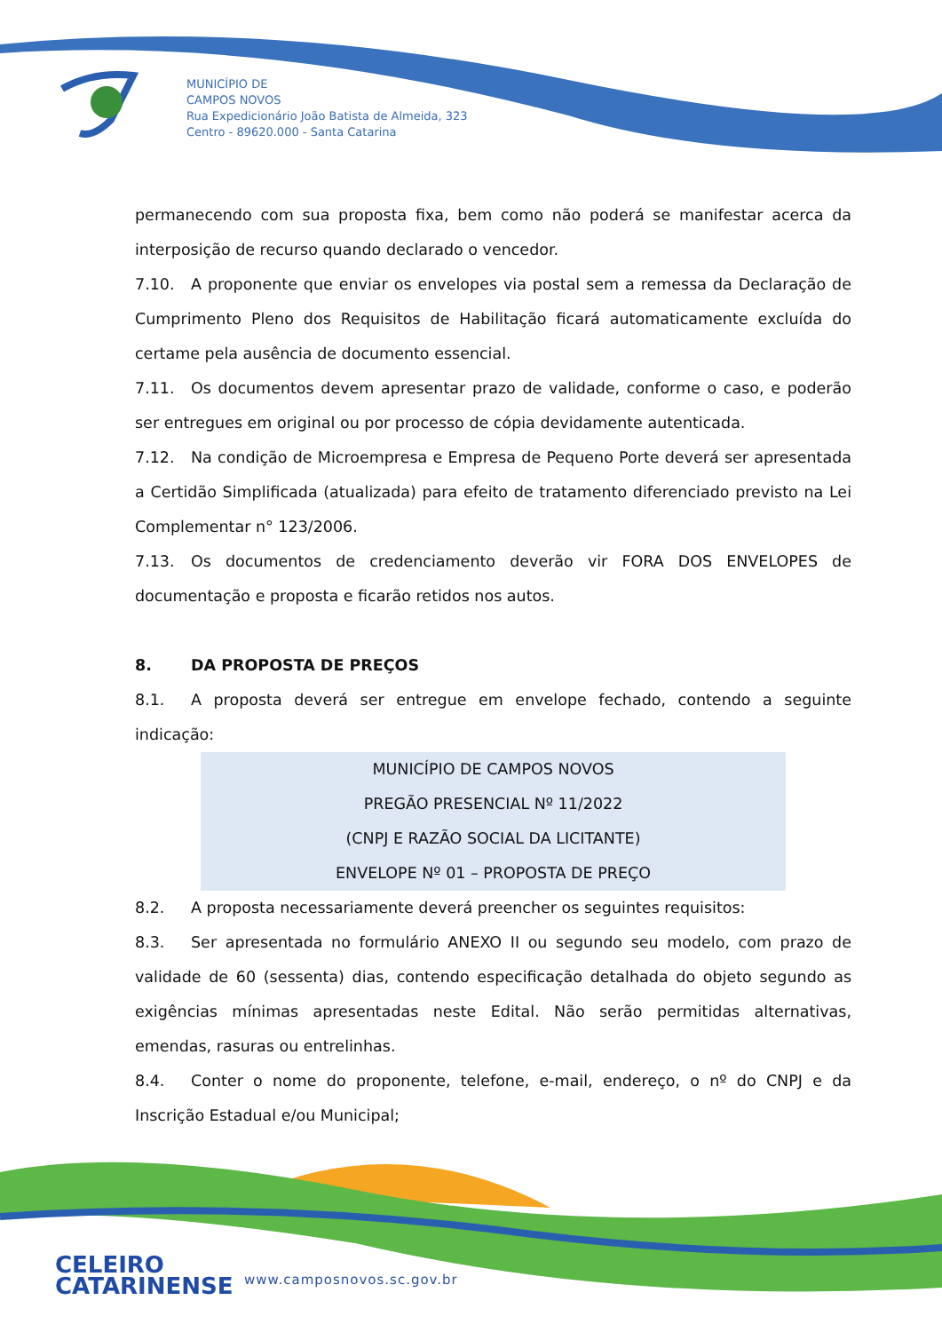MUNICÍPIO DE
CAMPOS NOVOS
Rua Expedicionário João Batista de Almeida, 323
Centro - 89620.000 - Santa Catarina
permanecendo com sua proposta fixa, bem como não poderá se manifestar acerca da interposição de recurso quando declarado o vencedor.
7.10. A proponente que enviar os envelopes via postal sem a remessa da Declaração de Cumprimento Pleno dos Requisitos de Habilitação ficará automaticamente excluída do certame pela ausência de documento essencial.
7.11. Os documentos devem apresentar prazo de validade, conforme o caso, e poderão ser entregues em original ou por processo de cópia devidamente autenticada.
7.12. Na condição de Microempresa e Empresa de Pequeno Porte deverá ser apresentada a Certidão Simplificada (atualizada) para efeito de tratamento diferenciado previsto na Lei Complementar n° 123/2006.
7.13. Os documentos de credenciamento deverão vir FORA DOS ENVELOPES de documentação e proposta e ficarão retidos nos autos.
8. DA PROPOSTA DE PREÇOS
8.1. A proposta deverá ser entregue em envelope fechado, contendo a seguinte indicação:
MUNICÍPIO DE CAMPOS NOVOS
PREGÃO PRESENCIAL Nº 11/2022
(CNPJ E RAZÃO SOCIAL DA LICITANTE)
ENVELOPE Nº 01 – PROPOSTA DE PREÇO
8.2. A proposta necessariamente deverá preencher os seguintes requisitos:
8.3. Ser apresentada no formulário ANEXO II ou segundo seu modelo, com prazo de validade de 60 (sessenta) dias, contendo especificação detalhada do objeto segundo as exigências mínimas apresentadas neste Edital. Não serão permitidas alternativas, emendas, rasuras ou entrelinhas.
8.4. Conter o nome do proponente, telefone, e-mail, endereço, o nº do CNPJ e da Inscrição Estadual e/ou Municipal;
CELEIRO
CATARINENSE
www.camposnovos.sc.gov.br